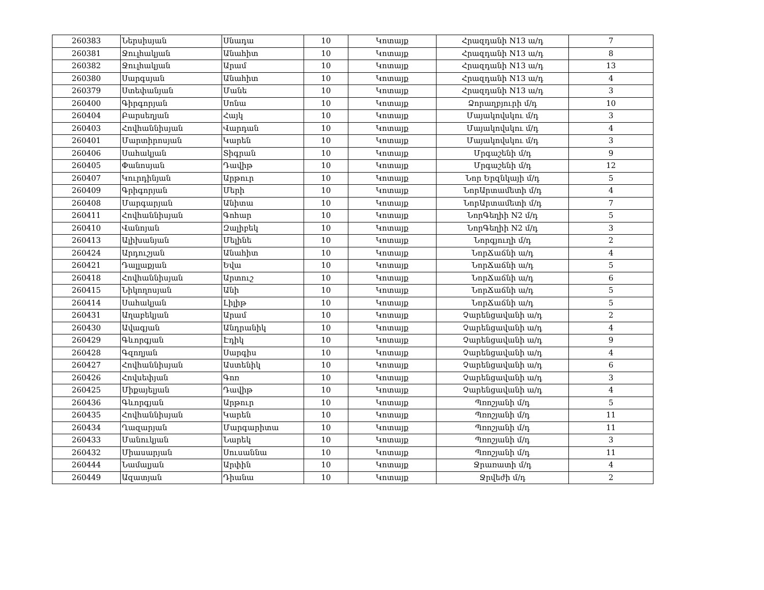| 260383 | Ներսիսյան | Սնադա | 10 | Կոտայք | Հրազդանի N13 ա/դ | 7 |
| 260381 | Ջուլհակյան | Անահիտ | 10 | Կոտայք | Հրազդանի N13 ա/դ | 8 |
| 260382 | Ջուլհակյան | Արամ | 10 | Կոտայք | Հրազդանի N13 ա/դ | 13 |
| 260380 | Սարգսյան | Անահիտ | 10 | Կոտայք | Հրազդանի N13 ա/դ | 4 |
| 260379 | Ստեփանյան | Մանե | 10 | Կոտայք | Հրազդանի N13 ա/դ | 3 |
| 260400 | Գիրգորյան | Սոնա | 10 | Կոտայք | Ձորաղբյուրի մ/դ | 10 |
| 260404 | Բարսեղյան | Հայկ | 10 | Կոտայք | Մայակովսկու մ/դ | 3 |
| 260403 | Հովհաննիսյան | Վարդան | 10 | Կոտայք | Մայակովսկու մ/դ | 4 |
| 260401 | Մարտիրոսյան | Կարեն | 10 | Կոտայք | Մայակովսկու մ/դ | 3 |
| 260406 | Սահակյան | Տիգրան | 10 | Կոտայք | Մրգաշենի մ/դ | 9 |
| 260405 | Փանոսյան | Դավիթ | 10 | Կոտայք | Մրգաշենի մ/դ | 12 |
| 260407 | Կուրդինյան | Արթուր | 10 | Կոտայք | Նոր Երզնկայի մ/դ | 5 |
| 260409 | Գրիգորյան | Մերի | 10 | Կոտայք | ՆորԱրտամետի մ/դ | 4 |
| 260408 | Մարգարյան | Անիտա | 10 | Կոտայք | ՆորԱրտամետի մ/դ | 7 |
| 260411 | Հովհաննիսյան | Գոհար | 10 | Կոտայք | ՆորԳեղիի N2 մ/դ | 5 |
| 260410 | Վանոյան | Զալիբեկ | 10 | Կոտայք | ՆորԳեղիի N2 մ/դ | 3 |
| 260413 | Ալիխանյան | Մելինե | 10 | Կոտայք | Նորգյուղի մ/դ | 2 |
| 260424 | Արդուշյան | Անահիտ | 10 | Կոտայք | ՆորՃաճնի ա/դ | 4 |
| 260421 | Դալլաքյան | Եվա | 10 | Կոտայք | ՆորՃաճնի ա/դ | 5 |
| 260418 | Հովհաննիսյան | Արտուշ | 10 | Կոտայք | ՆորՃաճնի ա/դ | 6 |
| 260415 | Նիկողոսյան | Անի | 10 | Կոտայք | ՆորՃաճնի ա/դ | 5 |
| 260414 | Սահակյան | Լիլիթ | 10 | Կոտայք | ՆորՃաճնի ա/դ | 5 |
| 260431 | Աղաբեկյան | Արամ | 10 | Կոտայք | Չարենցավանի ա/դ | 2 |
| 260430 | Ավագյան | Անդրանիկ | 10 | Կոտայք | Չարենցավանի ա/դ | 4 |
| 260429 | Գևորգյան | Էդիկ | 10 | Կոտայք | Չարենցավանի ա/դ | 9 |
| 260428 | Գզողյան | Սարգիս | 10 | Կոտայք | Չարենցավանի ա/դ | 4 |
| 260427 | Հովհաննիսյան | Աստենիկ | 10 | Կոտայք | Չարենցավանի ա/դ | 6 |
| 260426 | Հովսեփյան | Գոռ | 10 | Կոտայք | Չարենցավանի ա/դ | 3 |
| 260425 | Միքայելյան | Դավիթ | 10 | Կոտայք | Չարենցավանի ա/դ | 4 |
| 260436 | Գևորգյան | Արթուր | 10 | Կոտայք | Պռոշյանի մ/դ | 5 |
| 260435 | Հովհաննիսյան | Կարեն | 10 | Կոտայք | Պռոշյանի մ/դ | 11 |
| 260434 | Ղազարյան | Մարգարիտա | 10 | Կոտայք | Պռոշյանի մ/դ | 11 |
| 260433 | Մանուկյան | Նարեկ | 10 | Կոտայք | Պռոշյանի մ/դ | 3 |
| 260432 | Միասարյան | Սուսաննա | 10 | Կոտայք | Պռոշյանի մ/դ | 11 |
| 260444 | Նամալյան | Արփին | 10 | Կոտայք | Ջրառատի մ/դ | 4 |
| 260449 | Ազատյան | Դիանա | 10 | Կոտայք | Ջրվեժի մ/դ | 2 |